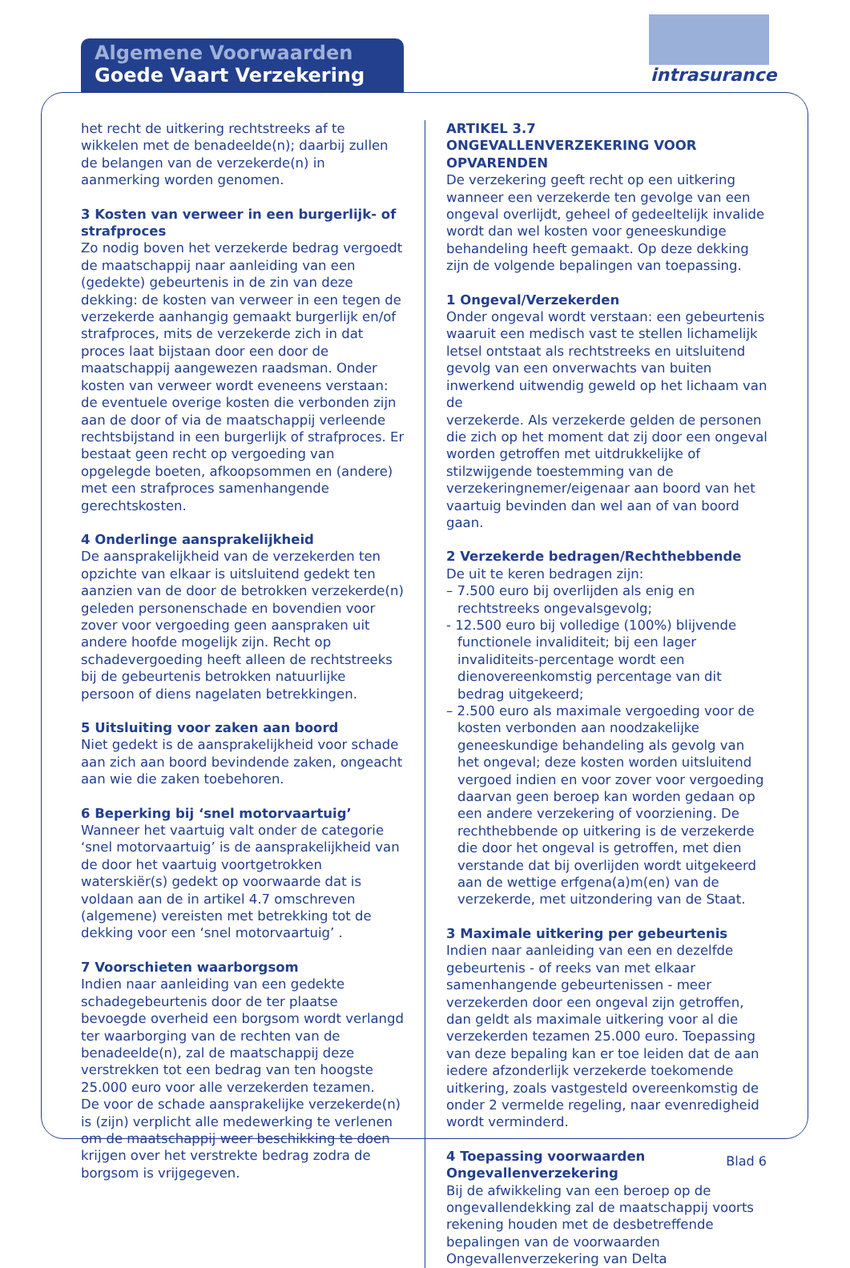Algemene Voorwaarden
Goede Vaart Verzekering
intrasurance
het recht de uitkering rechtstreeks af te wikkelen met de benadeelde(n); daarbij zullen de belangen van de verzekerde(n) in aanmerking worden genomen.
3 Kosten van verweer in een burgerlijk- of strafproces
Zo nodig boven het verzekerde bedrag vergoedt de maatschappij naar aanleiding van een (gedekte) gebeurtenis in de zin van deze dekking: de kosten van verweer in een tegen de verzekerde aanhangig gemaakt burgerlijk en/of strafproces, mits de verzekerde zich in dat proces laat bijstaan door een door de maatschappij aangewezen raadsman. Onder kosten van verweer wordt eveneens verstaan: de eventuele overige kosten die verbonden zijn aan de door of via de maatschappij verleende rechtsbijstand in een burgerlijk of strafproces. Er bestaat geen recht op vergoeding van opgelegde boeten, afkoopsommen en (andere) met een strafproces samenhangende gerechtskosten.
4 Onderlinge aansprakelijkheid
De aansprakelijkheid van de verzekerden ten opzichte van elkaar is uitsluitend gedekt ten aanzien van de door de betrokken verzekerde(n) geleden personenschade en bovendien voor zover voor vergoeding geen aanspraken uit andere hoofde mogelijk zijn. Recht op schadevergoeding heeft alleen de rechtstreeks bij de gebeurtenis betrokken natuurlijke
persoon of diens nagelaten betrekkingen.
5 Uitsluiting voor zaken aan boord
Niet gedekt is de aansprakelijkheid voor schade aan zich aan boord bevindende zaken, ongeacht aan wie die zaken toebehoren.
6 Beperking bij ‘snel motorvaartuig’
Wanneer het vaartuig valt onder de categorie ‘snel motorvaartuig’ is de aansprakelijkheid van de door het vaartuig voortgetrokken waterskiër(s) gedekt op voorwaarde dat is voldaan aan de in artikel 4.7 omschreven (algemene) vereisten met betrekking tot de dekking voor een ‘snel motorvaartuig’ .
7 Voorschieten waarborgsom
Indien naar aanleiding van een gedekte schadegebeurtenis door de ter plaatse bevoegde overheid een borgsom wordt verlangd ter waarborging van de rechten van de benadeelde(n), zal de maatschappij deze verstrekken tot een bedrag van ten hoogste 25.000 euro voor alle verzekerden tezamen.
De voor de schade aansprakelijke verzekerde(n) is (zijn) verplicht alle medewerking te verlenen om de maatschappij weer beschikking te doen krijgen over het verstrekte bedrag zodra de borgsom is vrijgegeven.
ARTIKEL 3.7
ONGEVALLENVERZEKERING VOOR OPVARENDEN
De verzekering geeft recht op een uitkering wanneer een verzekerde ten gevolge van een ongeval overlijdt, geheel of gedeeltelijk invalide wordt dan wel kosten voor geneeskundige behandeling heeft gemaakt. Op deze dekking zijn de volgende bepalingen van toepassing.
1 Ongeval/Verzekerden
Onder ongeval wordt verstaan: een gebeurtenis waaruit een medisch vast te stellen lichamelijk letsel ontstaat als rechtstreeks en uitsluitend gevolg van een onverwachts van buiten inwerkend uitwendig geweld op het lichaam van de
verzekerde. Als verzekerde gelden de personen die zich op het moment dat zij door een ongeval worden getroffen met uitdrukkelijke of stilzwijgende toestemming van de verzekeringnemer/eigenaar aan boord van het vaartuig bevinden dan wel aan of van boord gaan.
2 Verzekerde bedragen/Rechthebbende
De uit te keren bedragen zijn:
– 7.500 euro bij overlijden als enig en rechtstreeks ongevalsgevolg;
- 12.500 euro bij volledige (100%) blijvende functionele invaliditeit; bij een lager invaliditeits-percentage wordt een dienovereenkomstig percentage van dit bedrag uitgekeerd;
– 2.500 euro als maximale vergoeding voor de kosten verbonden aan noodzakelijke geneeskundige behandeling als gevolg van het ongeval; deze kosten worden uitsluitend vergoed indien en voor zover voor vergoeding daarvan geen beroep kan worden gedaan op een andere verzekering of voorziening. De rechthebbende op uitkering is de verzekerde die door het ongeval is getroffen, met dien verstande dat bij overlijden wordt uitgekeerd aan de wettige erfgena(a)m(en) van de verzekerde, met uitzondering van de Staat.
3 Maximale uitkering per gebeurtenis
Indien naar aanleiding van een en dezelfde gebeurtenis - of reeks van met elkaar samenhangende gebeurtenissen - meer verzekerden door een ongeval zijn getroffen, dan geldt als maximale uitkering voor al die verzekerden tezamen 25.000 euro. Toepassing van deze bepaling kan er toe leiden dat de aan iedere afzonderlijk verzekerde toekomende uitkering, zoals vastgesteld overeenkomstig de onder 2 vermelde regeling, naar evenredigheid wordt verminderd.
4 Toepassing voorwaarden Ongevallenverzekering
Bij de afwikkeling van een beroep op de ongevallendekking zal de maatschappij voorts rekening houden met de desbetreffende bepalingen van de voorwaarden Ongevallenverzekering van Delta
Blad 6